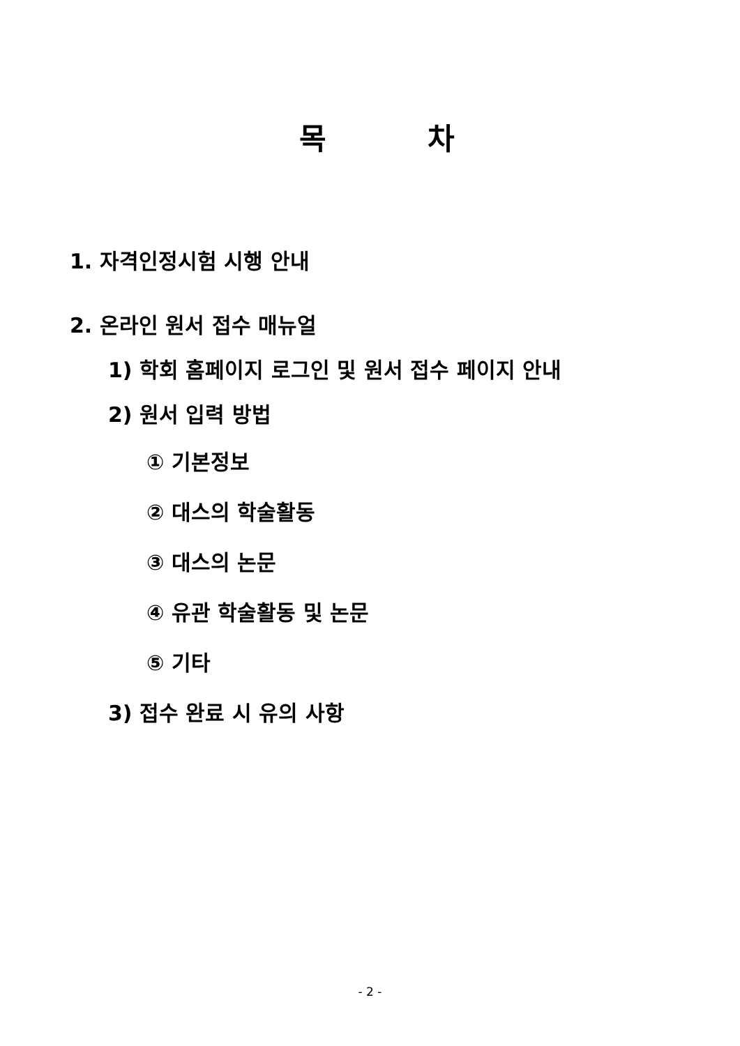목 차
1. 자격인정시험 시행 안내
2. 온라인 원서 접수 매뉴얼
1) 학회 홈페이지 로그인 및 원서 접수 페이지 안내
2) 원서 입력 방법
① 기본정보
② 대스의 학술활동
③ 대스의 논문
④ 유관 학술활동 및 논문
⑤ 기타
3) 접수 완료 시 유의 사항
- 2 -